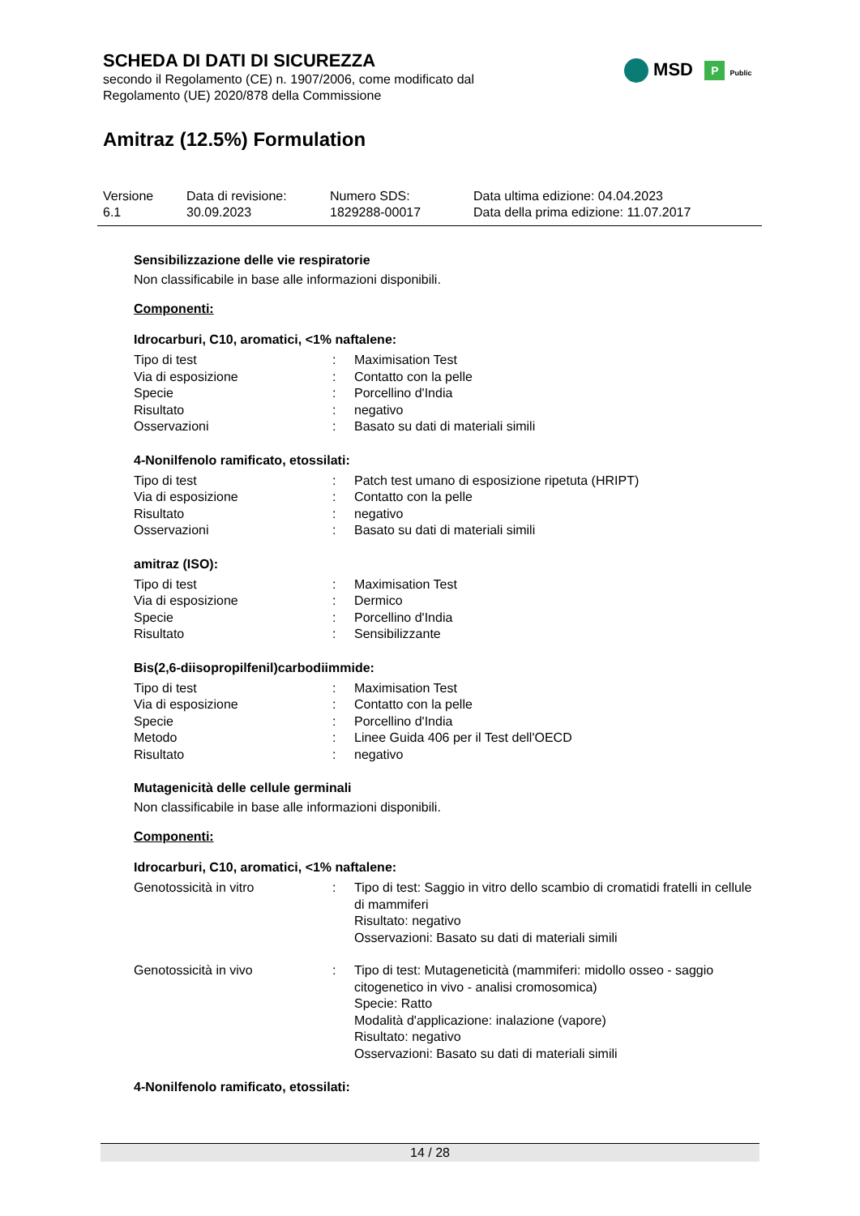SCHEDA DI DATI DI SICUREZZA
secondo il Regolamento (CE) n. 1907/2006, come modificato dal
Regolamento (UE) 2020/878 della Commissione
Amitraz (12.5%) Formulation
MSD P Public
| Versione 6.1 | Data di revisione: 30.09.2023 | Numero SDS: 1829288-00017 | Data ultima edizione: 04.04.2023 Data della prima edizione: 11.07.2017 |
Sensibilizzazione delle vie respiratorie
Non classificabile in base alle informazioni disponibili.
Componenti:
Idrocarburi, C10, aromatici, <1% naftalene:
| Tipo di test | : | Maximisation Test |
| Via di esposizione | : | Contatto con la pelle |
| Specie | : | Porcellino d'India |
| Risultato | : | negativo |
| Osservazioni | : | Basato su dati di materiali simili |
4-Nonilfenolo ramificato, etossilati:
| Tipo di test | : | Patch test umano di esposizione ripetuta (HRIPT) |
| Via di esposizione | : | Contatto con la pelle |
| Risultato | : | negativo |
| Osservazioni | : | Basato su dati di materiali simili |
amitraz (ISO):
| Tipo di test | : | Maximisation Test |
| Via di esposizione | : | Dermico |
| Specie | : | Porcellino d'India |
| Risultato | : | Sensibilizzante |
Bis(2,6-diisopropilfenil)carbodiimmide:
| Tipo di test | : | Maximisation Test |
| Via di esposizione | : | Contatto con la pelle |
| Specie | : | Porcellino d'India |
| Metodo | : | Linee Guida 406 per il Test dell'OECD |
| Risultato | : | negativo |
Mutagenicità delle cellule germinali
Non classificabile in base alle informazioni disponibili.
Componenti:
Idrocarburi, C10, aromatici, <1% naftalene:
| Genotossicità in vitro | : | Tipo di test: Saggio in vitro dello scambio di cromatidi fratelli in cellule di mammiferi Risultato: negativo Osservazioni: Basato su dati di materiali simili |
| Genotossicità in vivo | : | Tipo di test: Mutageneticità (mammiferi: midollo osseo - saggio citogenetico in vivo - analisi cromosomica) Specie: Ratto Modalità d'applicazione: inalazione (vapore) Risultato: negativo Osservazioni: Basato su dati di materiali simili |
4-Nonilfenolo ramificato, etossilati:
14 / 28